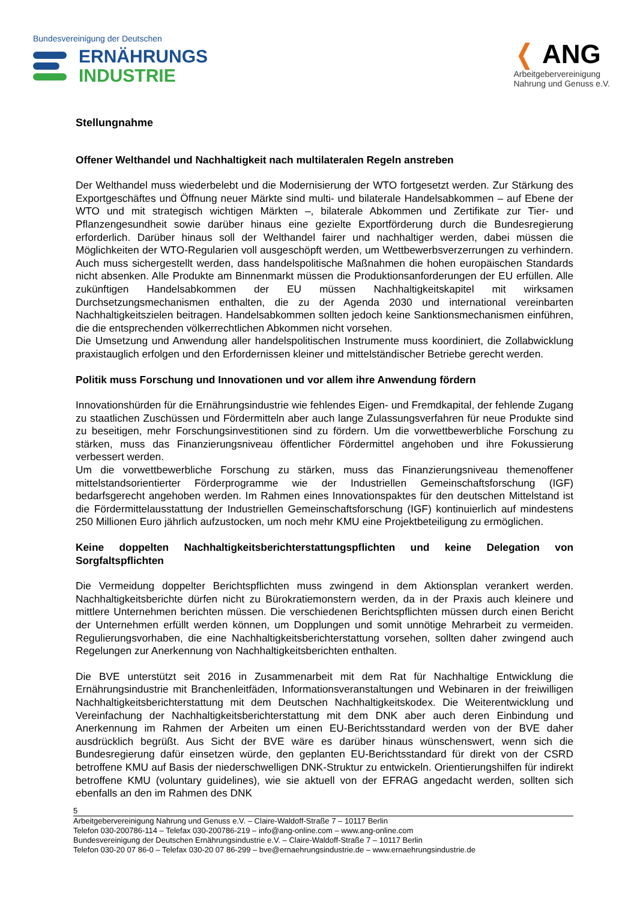Bundesvereinigung der Deutschen
ERNÄHRUNGS
INDUSTRIE
❬ ANG
Arbeitgebervereinigung
Nahrung und Genuss e.V.
Stellungnahme
Offener Welthandel und Nachhaltigkeit nach multilateralen Regeln anstreben
Der Welthandel muss wiederbelebt und die Modernisierung der WTO fortgesetzt werden. Zur Stärkung des Exportgeschäftes und Öffnung neuer Märkte sind multi- und bilaterale Handelsabkommen – auf Ebene der WTO und mit strategisch wichtigen Märkten –, bilaterale Abkommen und Zertifikate zur Tier- und Pflanzengesundheit sowie darüber hinaus eine gezielte Exportförderung durch die Bundesregierung erforderlich. Darüber hinaus soll der Welthandel fairer und nachhaltiger werden, dabei müssen die Möglichkeiten der WTO-Regularien voll ausgeschöpft werden, um Wettbewerbsverzerrungen zu verhindern. Auch muss sichergestellt werden, dass handelspolitische Maßnahmen die hohen europäischen Standards nicht absenken. Alle Produkte am Binnenmarkt müssen die Produktionsanforderungen der EU erfüllen. Alle zukünftigen Handelsabkommen der EU müssen Nachhaltigkeitskapitel mit wirksamen Durchsetzungsmechanismen enthalten, die zu der Agenda 2030 und international vereinbarten Nachhaltigkeitszielen beitragen. Handelsabkommen sollten jedoch keine Sanktionsmechanismen einführen, die die entsprechenden völkerrechtlichen Abkommen nicht vorsehen.
Die Umsetzung und Anwendung aller handelspolitischen Instrumente muss koordiniert, die Zollabwicklung praxistauglich erfolgen und den Erfordernissen kleiner und mittelständischer Betriebe gerecht werden.
Politik muss Forschung und Innovationen und vor allem ihre Anwendung fördern
Innovationshürden für die Ernährungsindustrie wie fehlendes Eigen- und Fremdkapital, der fehlende Zugang zu staatlichen Zuschüssen und Fördermitteln aber auch lange Zulassungsverfahren für neue Produkte sind zu beseitigen, mehr Forschungsinvestitionen sind zu fördern. Um die vorwettbewerbliche Forschung zu stärken, muss das Finanzierungsniveau öffentlicher Fördermittel angehoben und ihre Fokussierung verbessert werden.
Um die vorwettbewerbliche Forschung zu stärken, muss das Finanzierungsniveau themenoffener mittelstandsorientierter Förderprogramme wie der Industriellen Gemeinschaftsforschung (IGF) bedarfsgerecht angehoben werden. Im Rahmen eines Innovationspaktes für den deutschen Mittelstand ist die Fördermittelausstattung der Industriellen Gemeinschaftsforschung (IGF) kontinuierlich auf mindestens 250 Millionen Euro jährlich aufzustocken, um noch mehr KMU eine Projektbeteiligung zu ermöglichen.
Keine doppelten Nachhaltigkeitsberichterstattungspflichten und keine Delegation von Sorgfaltspflichten
Die Vermeidung doppelter Berichtspflichten muss zwingend in dem Aktionsplan verankert werden. Nachhaltigkeitsberichte dürfen nicht zu Bürokratiemonstern werden, da in der Praxis auch kleinere und mittlere Unternehmen berichten müssen. Die verschiedenen Berichtspflichten müssen durch einen Bericht der Unternehmen erfüllt werden können, um Dopplungen und somit unnötige Mehrarbeit zu vermeiden. Regulierungsvorhaben, die eine Nachhaltigkeitsberichterstattung vorsehen, sollten daher zwingend auch Regelungen zur Anerkennung von Nachhaltigkeitsberichten enthalten.
Die BVE unterstützt seit 2016 in Zusammenarbeit mit dem Rat für Nachhaltige Entwicklung die Ernährungsindustrie mit Branchenleitfäden, Informationsveranstaltungen und Webinaren in der freiwilligen Nachhaltigkeitsberichterstattung mit dem Deutschen Nachhaltigkeitskodex. Die Weiterentwicklung und Vereinfachung der Nachhaltigkeitsberichterstattung mit dem DNK aber auch deren Einbindung und Anerkennung im Rahmen der Arbeiten um einen EU-Berichtsstandard werden von der BVE daher ausdrücklich begrüßt. Aus Sicht der BVE wäre es darüber hinaus wünschenswert, wenn sich die Bundesregierung dafür einsetzen würde, den geplanten EU-Berichtsstandard für direkt von der CSRD betroffene KMU auf Basis der niederschwelligen DNK-Struktur zu entwickeln. Orientierungshilfen für indirekt betroffene KMU (voluntary guidelines), wie sie aktuell von der EFRAG angedacht werden, sollten sich ebenfalls an den im Rahmen des DNK
5
Arbeitgebervereinigung Nahrung und Genuss e.V. – Claire-Waldoff-Straße 7 – 10117 Berlin
Telefon 030-200786-114 – Telefax 030-200786-219 – info@ang-online.com – www.ang-online.com
Bundesvereinigung der Deutschen Ernährungsindustrie e.V. – Claire-Waldoff-Straße 7 – 10117 Berlin
Telefon 030-20 07 86-0 – Telefax 030-20 07 86-299 – bve@ernaehrungsindustrie.de – www.ernaehrungsindustrie.de